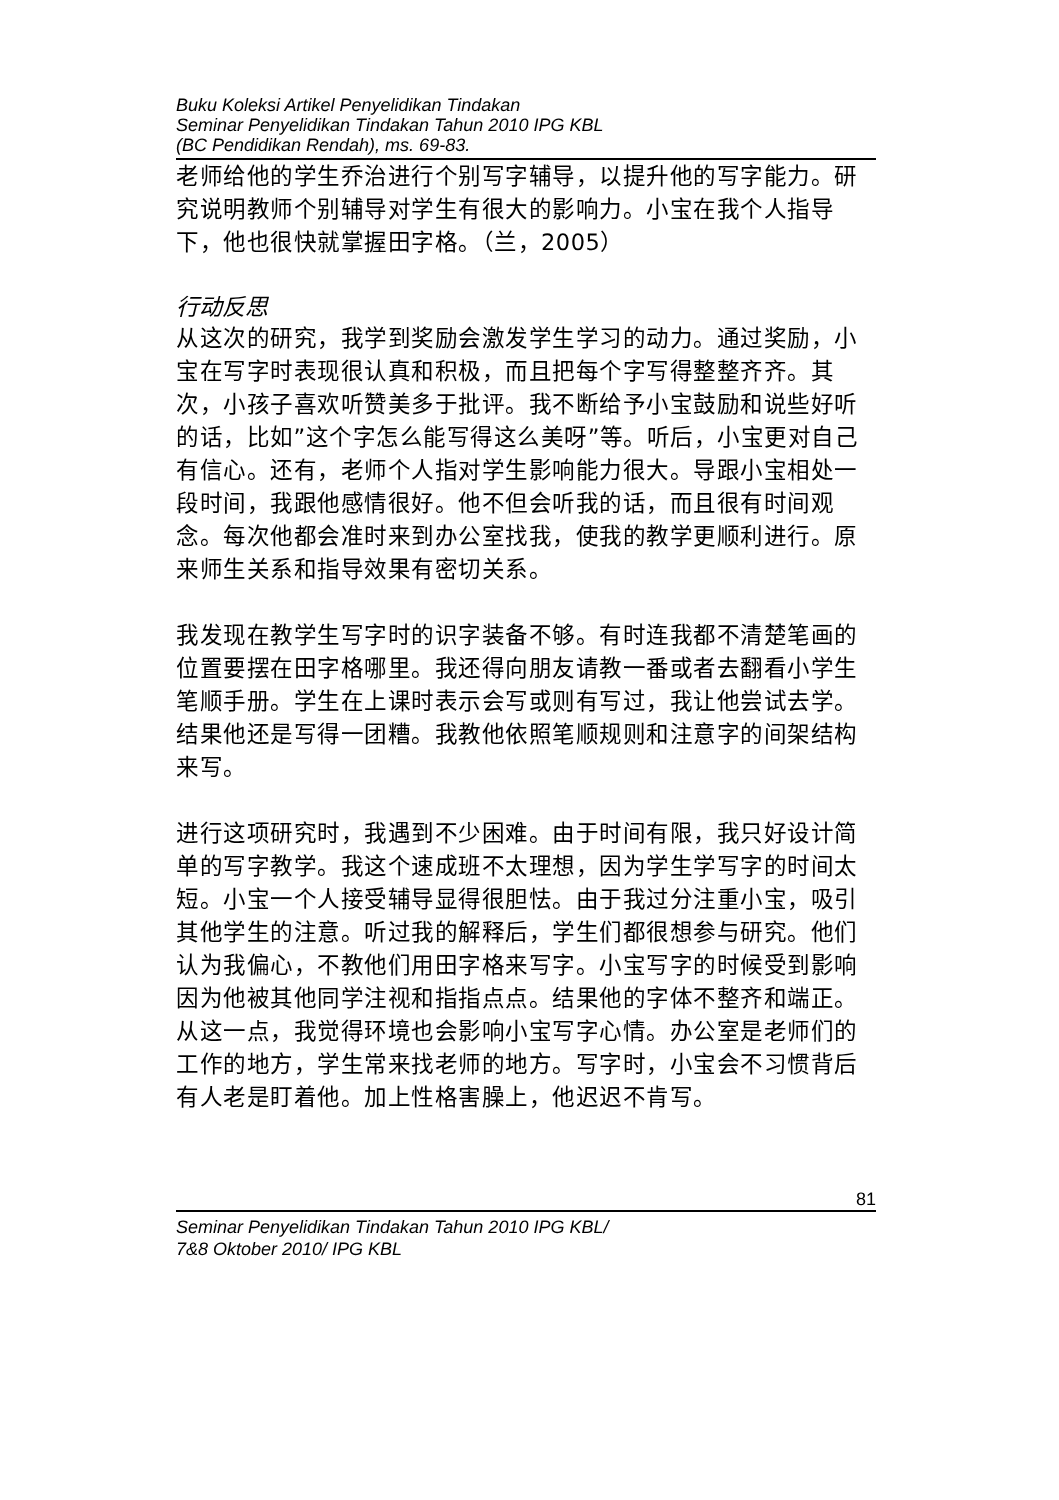Buku Koleksi Artikel Penyelidikan Tindakan
Seminar Penyelidikan Tindakan Tahun 2010 IPG KBL
(BC Pendidikan Rendah), ms. 69-83.
老师给他的学生乔治进行个别写字辅导，以提升他的写字能力。研究说明教师个别辅导对学生有很大的影响力。小宝在我个人指导下，他也很快就掌握田字格。（兰，2005）
行动反思
从这次的研究，我学到奖励会激发学生学习的动力。通过奖励，小宝在写字时表现很认真和积极，而且把每个字写得整整齐齐。其次，小孩子喜欢听赞美多于批评。我不断给予小宝鼓励和说些好听的话，比如”这个字怎么能写得这么美呀”等。听后，小宝更对自己有信心。还有，老师个人指对学生影响能力很大。导跟小宝相处一段时间，我跟他感情很好。他不但会听我的话，而且很有时间观念。每次他都会准时来到办公室找我，使我的教学更顺利进行。原来师生关系和指导效果有密切关系。
我发现在教学生写字时的识字装备不够。有时连我都不清楚笔画的位置要摆在田字格哪里。我还得向朋友请教一番或者去翻看小学生笔顺手册。学生在上课时表示会写或则有写过，我让他尝试去学。结果他还是写得一团糟。我教他依照笔顺规则和注意字的间架结构来写。
进行这项研究时，我遇到不少困难。由于时间有限，我只好设计简单的写字教学。我这个速成班不太理想，因为学生学写字的时间太短。小宝一个人接受辅导显得很胆怯。由于我过分注重小宝，吸引其他学生的注意。听过我的解释后，学生们都很想参与研究。他们认为我偏心，不教他们用田字格来写字。小宝写字的时候受到影响因为他被其他同学注视和指指点点。结果他的字体不整齐和端正。从这一点，我觉得环境也会影响小宝写字心情。办公室是老师们的工作的地方，学生常来找老师的地方。写字时，小宝会不习惯背后有人老是盯着他。加上性格害臊上，他迟迟不肯写。
81
Seminar Penyelidikan Tindakan Tahun 2010 IPG KBL/
7&8 Oktober 2010/ IPG KBL